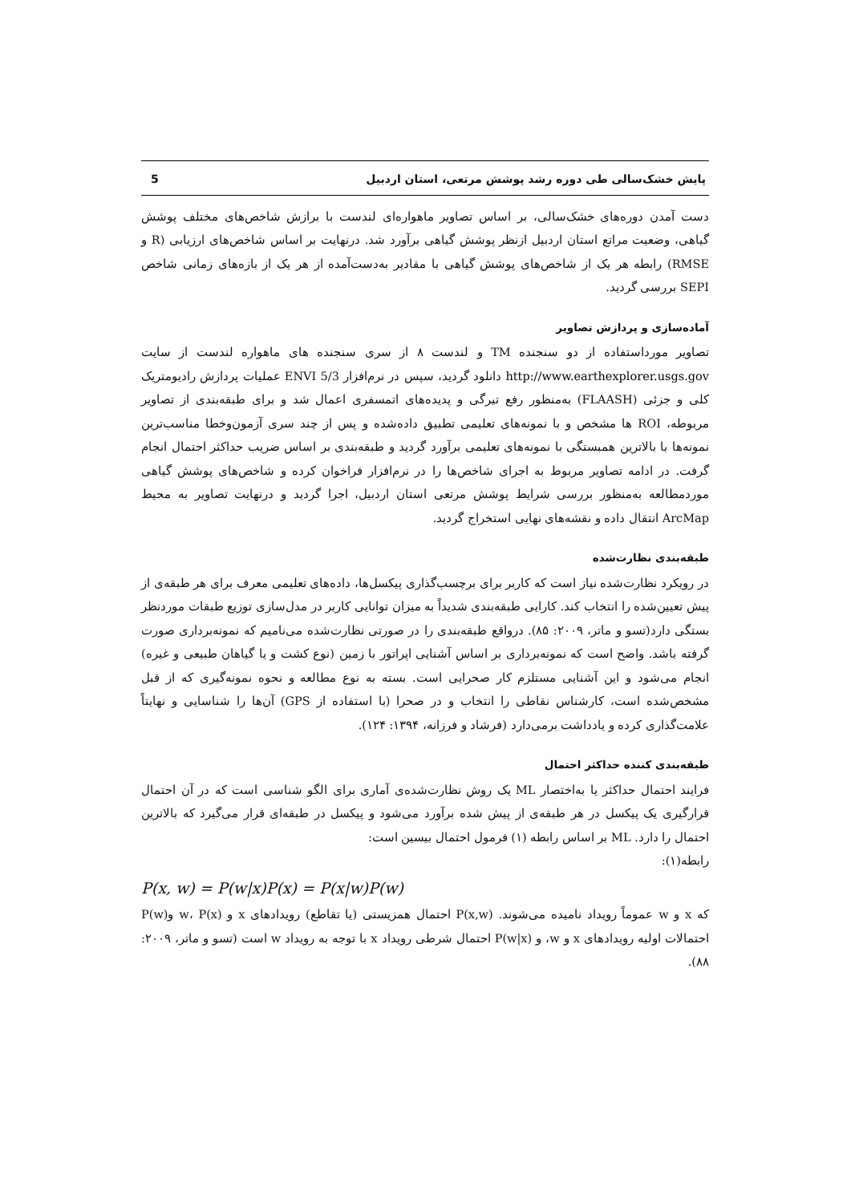پایش خشک‌سالی طی دوره رشد پوشش مرتعی، استان اردبیل 5
دست آمدن دوره‌های خشک‌سالی، بر اساس تصاویر ماهواره‌ای لندست با برازش شاخص‌های مختلف پوشش گیاهی، وضعیت مراتع استان اردبیل ازنظر پوشش گیاهی برآورد شد. درنهایت بر اساس شاخص‌های ارزیابی (R و RMSE) رابطه هر یک از شاخص‌های پوشش گیاهی با مقادیر به‌دست‌آمده از هر یک از بازه‌های زمانی شاخص SEPI بررسی گردید.
آماده‌سازی و پردازش تصاویر
تصاویر مورداستفاده از دو سنجنده TM و لندست ۸ از سری سنجنده های ماهواره لندست از سایت http://www.earthexplorer.usgs.gov دانلود گردید، سپس در نرم‌افزار ENVI 5/3 عملیات پردازش رادیومتریک کلی و جزئی (FLAASH) به‌منظور رفع تیرگی و پدیده‌های اتمسفری اعمال شد و برای طبقه‌بندی از تصاویر مربوطه، ROI ها مشخص و با نمونه‌های تعلیمی تطبیق داده‌شده و پس از چند سری آزمون‌وخطا مناسب‌ترین نمونه‌ها با بالاترین همبستگی با نمونه‌های تعلیمی برآورد گردید و طبقه‌بندی بر اساس ضریب حداکثر احتمال انجام گرفت. در ادامه تصاویر مربوط به اجرای شاخص‌ها را در نرم‌افزار فراخوان کرده و شاخص‌های پوشش گیاهی موردمطالعه به‌منظور بررسی شرایط پوشش مرتعی استان اردبیل، اجرا گردید و درنهایت تصاویر به محیط ArcMap انتقال داده و نقشه‌های نهایی استخراج گردید.
طبقه‌بندی نظارت‌شده
در رویکرد نظارت‌شده نیاز است که کاربر برای برچسب‌گذاری پیکسل‌ها، داده‌های تعلیمی معرف برای هر طبقه‌ی از پیش تعیین‌شده را انتخاب کند. کارایی طبقه‌بندی شدیداً به میزان توانایی کاربر در مدل‌سازی توزیع طبقات موردنظر بستگی دارد(تسو و ماتر، ۲۰۰۹: ۸۵). درواقع طبقه‌بندی را در صورتی نظارت‌شده می‌نامیم که نمونه‌برداری صورت گرفته باشد. واضح است که نمونه‌برداری بر اساس آشنایی اپراتور با زمین (نوع کشت و یا گیاهان طبیعی و غیره) انجام می‌شود و این آشنایی مستلزم کار صحرایی است. بسته به نوع مطالعه و نحوه نمونه‌گیری که از قبل مشخص‌شده است، کارشناس نقاطی را انتخاب و در صحرا (با استفاده از GPS) آن‌ها را شناسایی و نهایتاً علامت‌گذاری کرده و یادداشت برمی‌دارد (فرشاد و فرزانه، ۱۳۹۴: ۱۲۴).
طبقه‌بندی کننده حداکثر احتمال
فرایند احتمال حداکثر یا به‌اختصار ML یک روش نظارت‌شده‌ی آماری برای الگو شناسی است که در آن احتمال قرارگیری یک پیکسل در هر طبقه‌ی از پیش شده برآورد می‌شود و پیکسل در طبقه‌ای قرار می‌گیرد که بالاترین احتمال را دارد. ML بر اساس رابطه (۱) فرمول احتمال بیسین است:
رابطه(۱):
P(x, w) = P(w|x)P(x) = P(x|w)P(w)
که x و w عموماً رویداد نامیده می‌شوند. P(x,w) احتمال همزیستی (یا تقاطع) رویدادهای x و w، P(x) وP(w) احتمالات اولیه رویدادهای x و w، و P(w|x) احتمال شرطی رویداد x با توجه به رویداد w است (تسو و ماتر، ۲۰۰۹: ۸۸).